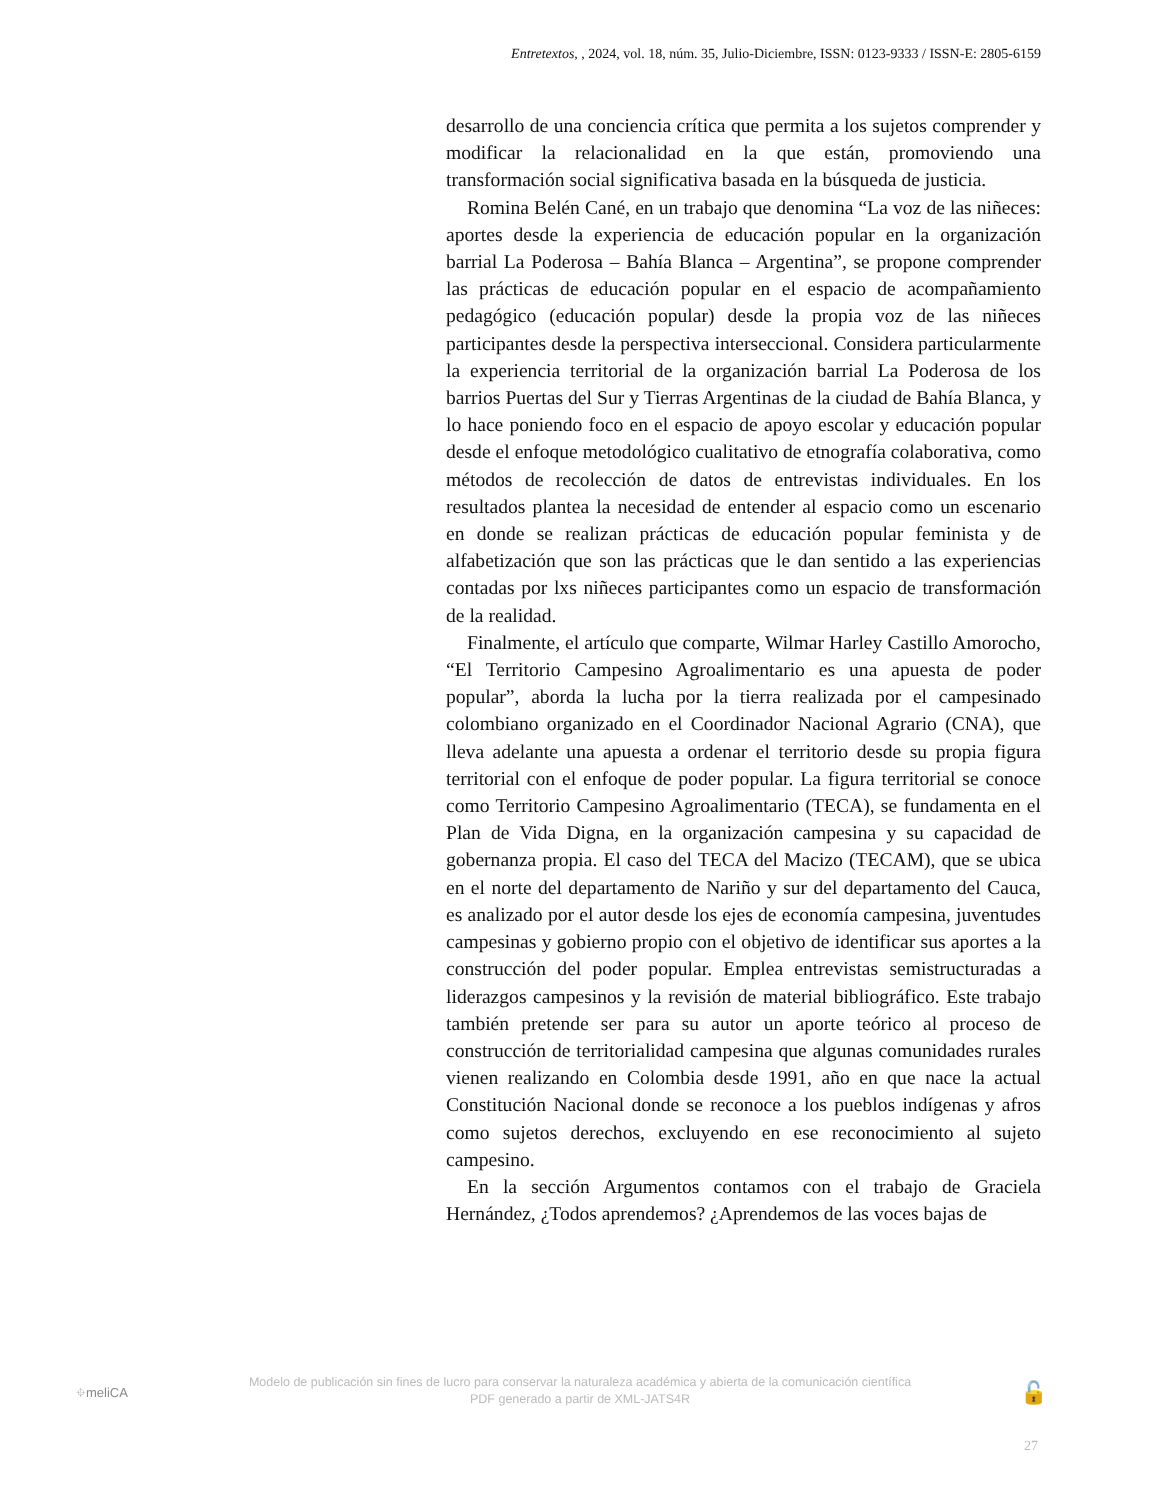Entretextos, , 2024, vol. 18, núm. 35, Julio-Diciembre, ISSN: 0123-9333 / ISSN-E: 2805-6159
desarrollo de una conciencia crítica que permita a los sujetos comprender y modificar la relacionalidad en la que están, promoviendo una transformación social significativa basada en la búsqueda de justicia.
Romina Belén Cané, en un trabajo que denomina “La voz de las niñeces: aportes desde la experiencia de educación popular en la organización barrial La Poderosa – Bahía Blanca – Argentina”, se propone comprender las prácticas de educación popular en el espacio de acompañamiento pedagógico (educación popular) desde la propia voz de las niñeces participantes desde la perspectiva interseccional. Considera particularmente la experiencia territorial de la organización barrial La Poderosa de los barrios Puertas del Sur y Tierras Argentinas de la ciudad de Bahía Blanca, y lo hace poniendo foco en el espacio de apoyo escolar y educación popular desde el enfoque metodológico cualitativo de etnografía colaborativa, como métodos de recolección de datos de entrevistas individuales. En los resultados plantea la necesidad de entender al espacio como un escenario en donde se realizan prácticas de educación popular feminista y de alfabetización que son las prácticas que le dan sentido a las experiencias contadas por lxs niñeces participantes como un espacio de transformación de la realidad.
Finalmente, el artículo que comparte, Wilmar Harley Castillo Amorocho, “El Territorio Campesino Agroalimentario es una apuesta de poder popular”, aborda la lucha por la tierra realizada por el campesinado colombiano organizado en el Coordinador Nacional Agrario (CNA), que lleva adelante una apuesta a ordenar el territorio desde su propia figura territorial con el enfoque de poder popular. La figura territorial se conoce como Territorio Campesino Agroalimentario (TECA), se fundamenta en el Plan de Vida Digna, en la organización campesina y su capacidad de gobernanza propia. El caso del TECA del Macizo (TECAM), que se ubica en el norte del departamento de Nariño y sur del departamento del Cauca, es analizado por el autor desde los ejes de economía campesina, juventudes campesinas y gobierno propio con el objetivo de identificar sus aportes a la construcción del poder popular. Emplea entrevistas semistructuradas a liderazgos campesinos y la revisión de material bibliográfico. Este trabajo también pretende ser para su autor un aporte teórico al proceso de construcción de territorialidad campesina que algunas comunidades rurales vienen realizando en Colombia desde 1991, año en que nace la actual Constitución Nacional donde se reconoce a los pueblos indígenas y afros como sujetos derechos, excluyendo en ese reconocimiento al sujeto campesino.
En la sección Argumentos contamos con el trabajo de Graciela Hernández, ¿Todos aprendemos? ¿Aprendemos de las voces bajas de
⌖meliCA
Modelo de publicación sin fines de lucro para conservar la naturaleza académica y abierta de la comunicación científica
PDF generado a partir de XML-JATS4R
🔓
27